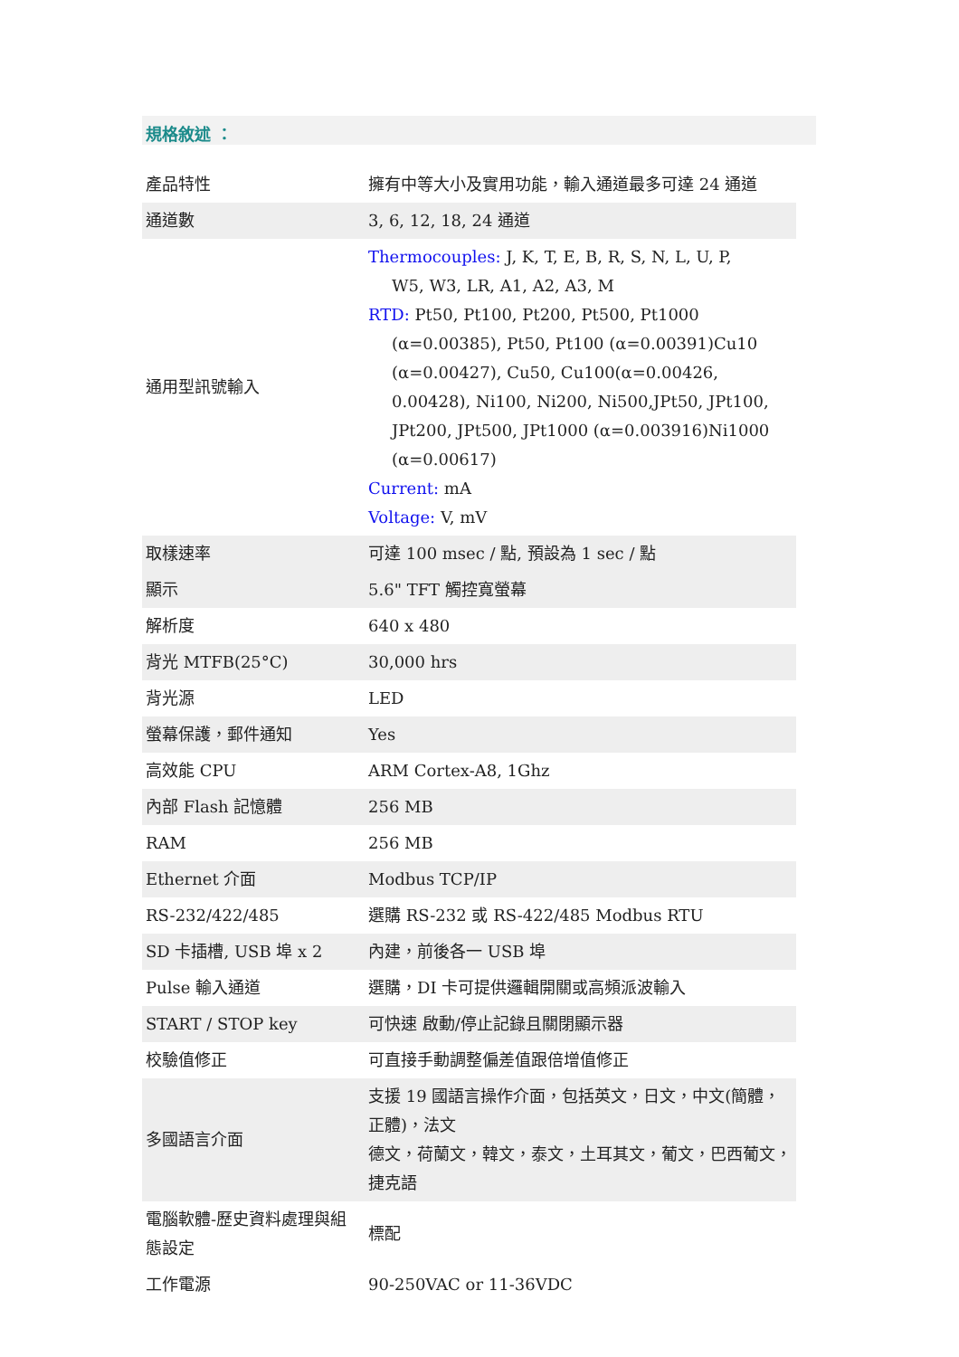規格敘述 ：
| 產品特性 | 擁有中等大小及實用功能，輸入通道最多可達 24 通道 |
| 通道數 | 3, 6, 12, 18, 24 通道 |
| 通用型訊號輸入 | Thermocouples: J, K, T, E, B, R, S, N, L, U, P, W5, W3, LR, A1, A2, A3, M RTD: Pt50, Pt100, Pt200, Pt500, Pt1000 (α=0.00385), Pt50, Pt100 (α=0.00391)Cu10 (α=0.00427), Cu50, Cu100(α=0.00426, 0.00428), Ni100, Ni200, Ni500,JPt50, JPt100, JPt200, JPt500, JPt1000 (α=0.003916)Ni1000 (α=0.00617) Current: mA Voltage: V, mV |
| 取樣速率 | 可達 100 msec / 點, 預設為 1 sec / 點 |
| 顯示 | 5.6" TFT 觸控寬螢幕 |
| 解析度 | 640 x 480 |
| 背光 MTFB(25°C) | 30,000 hrs |
| 背光源 | LED |
| 螢幕保護，郵件通知 | Yes |
| 高效能 CPU | ARM Cortex-A8, 1Ghz |
| 內部 Flash 記憶體 | 256 MB |
| RAM | 256 MB |
| Ethernet 介面 | Modbus TCP/IP |
| RS-232/422/485 | 選購 RS-232 或 RS-422/485 Modbus RTU |
| SD 卡插槽, USB 埠 x 2 | 內建，前後各一 USB 埠 |
| Pulse 輸入通道 | 選購，DI 卡可提供邏輯開關或高頻派波輸入 |
| START / STOP key | 可快速 啟動/停止記錄且關閉顯示器 |
| 校驗值修正 | 可直接手動調整偏差值跟倍增值修正 |
| 多國語言介面 | 支援 19 國語言操作介面，包括英文，日文，中文(簡體，正體)，法文 德文，荷蘭文，韓文，泰文，土耳其文，葡文，巴西葡文，捷克語 |
| 電腦軟體-歷史資料處理與組態設定 | 標配 |
| 工作電源 | 90-250VAC or 11-36VDC |